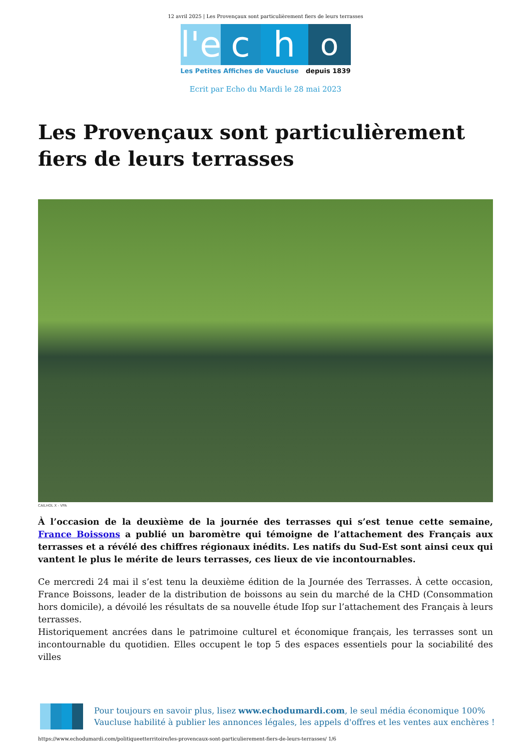12 avril 2025 | Les Provençaux sont particulièrement fiers de leurs terrasses
l'e
c h
o
Les Petites Affiches de Vaucluse depuis 1839
Ecrit par Echo du Mardi le 28 mai 2023
Les Provençaux sont particulièrement fiers de leurs terrasses
CAILHOL X - VPA
À l’occasion de la deuxième de la journée des terrasses qui s’est tenue cette semaine, France Boissons a publié un baromètre qui témoigne de l’attachement des Français aux terrasses et a révélé des chiffres régionaux inédits. Les natifs du Sud-Est sont ainsi ceux qui vantent le plus le mérite de leurs terrasses, ces lieux de vie incontournables.
Ce mercredi 24 mai il s’est tenu la deuxième édition de la Journée des Terrasses. À cette occasion, France Boissons, leader de la distribution de boissons au sein du marché de la CHD (Consommation hors domicile), a dévoilé les résultats de sa nouvelle étude Ifop sur l’attachement des Français à leurs terrasses.
Historiquement ancrées dans le patrimoine culturel et économique français, les terrasses sont un incontournable du quotidien. Elles occupent le top 5 des espaces essentiels pour la sociabilité des villes
Pour toujours en savoir plus, lisez www.echodumardi.com, le seul média économique 100% Vaucluse habilité à publier les annonces légales, les appels d'offres et les ventes aux enchères !
https://www.echodumardi.com/politiqueetterritoire/les-provencaux-sont-particulierement-fiers-de-leurs-terrasses/ 1/6